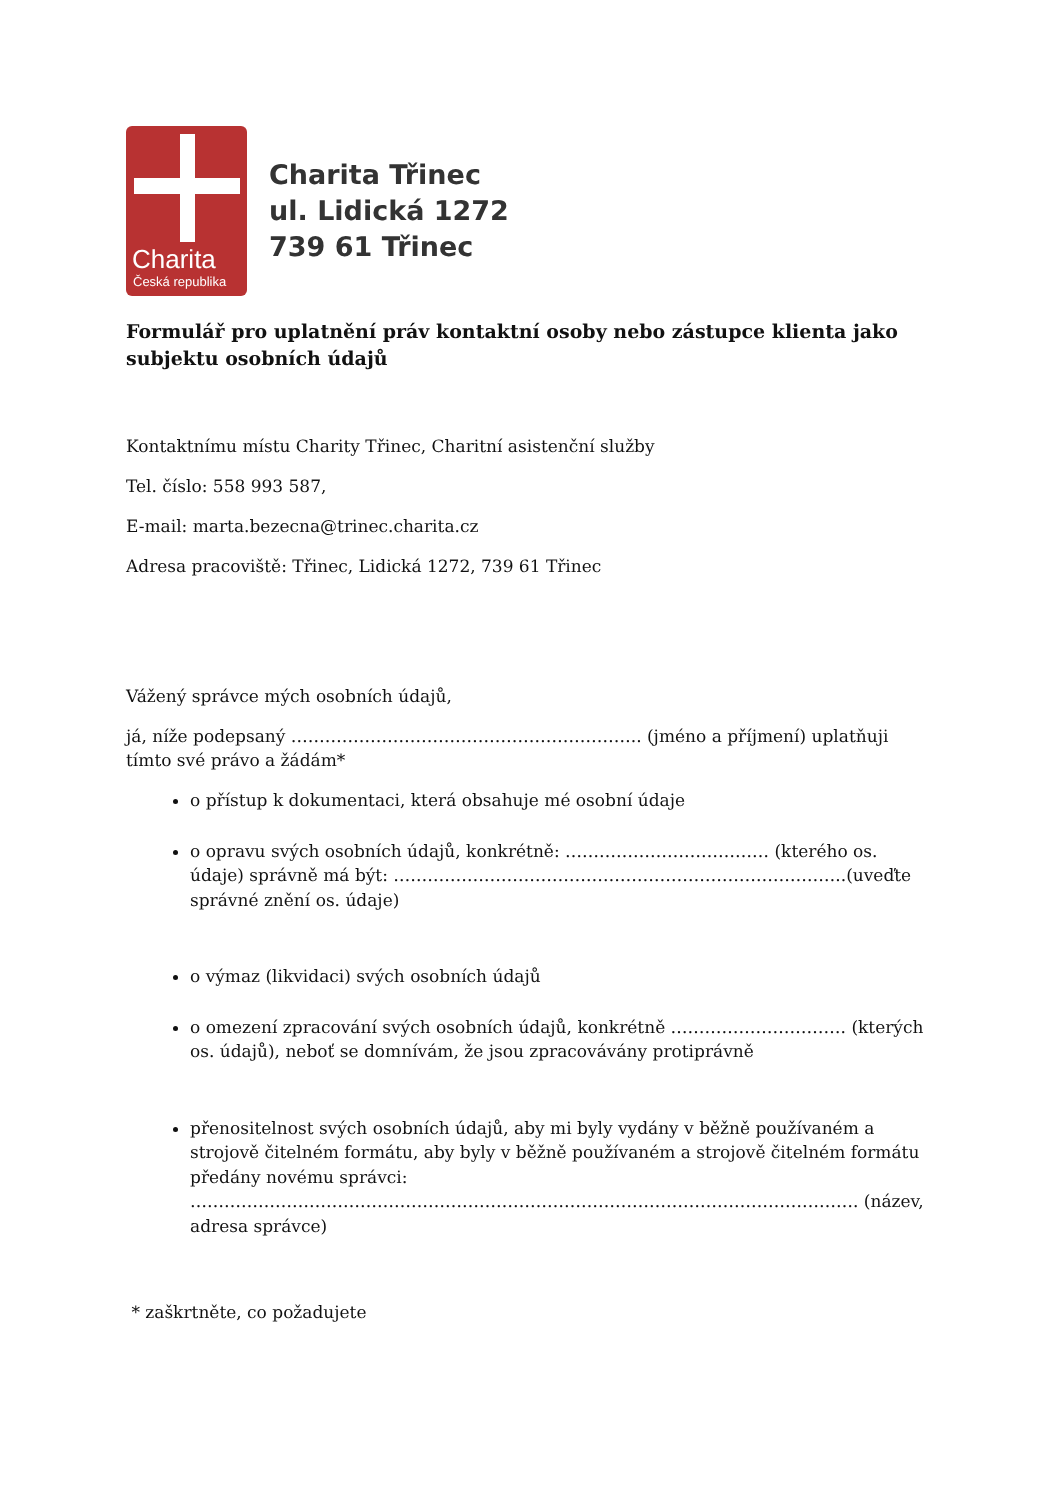Charita
Česká republika
Charita Třinec
ul. Lidická 1272
739 61 Třinec
Formulář pro uplatnění práv kontaktní osoby nebo zástupce klienta jako subjektu osobních údajů
Kontaktnímu místu Charity Třinec, Charitní asistenční služby
Tel. číslo: 558 993 587,
E-mail: marta.bezecna@trinec.charita.cz
Adresa pracoviště: Třinec, Lidická 1272, 739 61 Třinec
Vážený správce mých osobních údajů,
já, níže podepsaný …………………………………………………….. (jméno a příjmení) uplatňuji tímto své právo a žádám*
o přístup k dokumentaci, která obsahuje mé osobní údaje
o opravu svých osobních údajů, konkrétně: ……………………………… (kterého os. údaje) správně má být: ……………………………………………………………………..(uveďte správné znění os. údaje)
o výmaz (likvidaci) svých osobních údajů
o omezení zpracování svých osobních údajů, konkrétně …………………………. (kterých os. údajů), neboť se domnívám, že jsou zpracovávány protiprávně
přenositelnost svých osobních údajů, aby mi byly vydány v běžně používaném a strojově čitelném formátu, aby byly v běžně používaném a strojově čitelném formátu předány novému správci: ………………………………………………………………………………………………………. (název, adresa správce)
* zaškrtněte, co požadujete